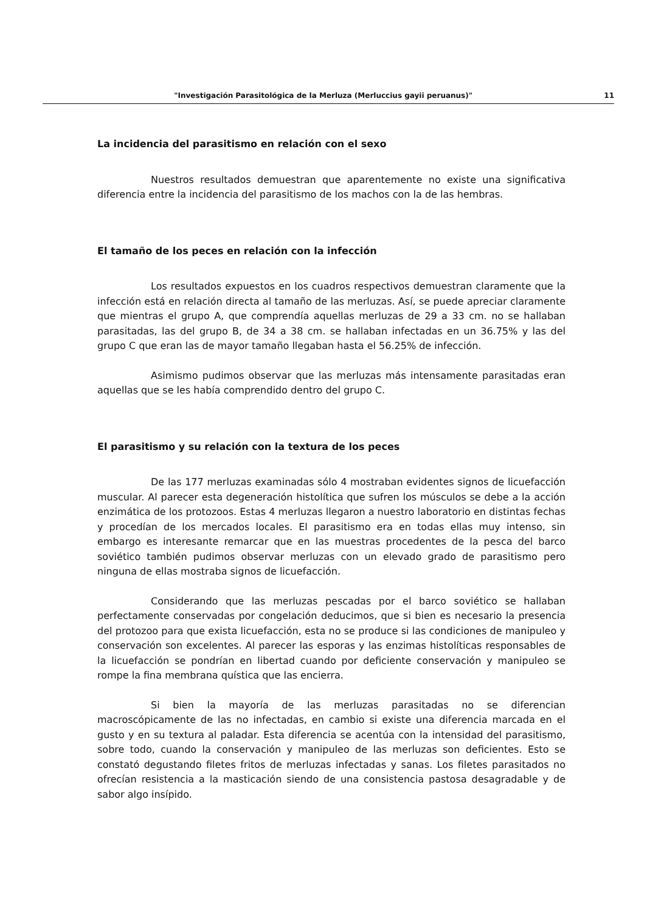"Investigación Parasitológica de la Merluza (Merluccius gayii peruanus)" 11
La incidencia del parasitismo en relación con el sexo
Nuestros resultados demuestran que aparentemente no existe una significativa diferencia entre la incidencia del parasitismo de los machos con la de las hembras.
El tamaño de los peces en relación con la infección
Los resultados expuestos en los cuadros respectivos demuestran claramente que la infección está en relación directa al tamaño de las merluzas. Así, se puede apreciar claramente que mientras el grupo A, que comprendía aquellas merluzas de 29 a 33 cm. no se hallaban parasitadas, las del grupo B, de 34 a 38 cm. se hallaban infectadas en un 36.75% y las del grupo C que eran las de mayor tamaño llegaban hasta el 56.25% de infección.
Asimismo pudimos observar que las merluzas más intensamente parasitadas eran aquellas que se les había comprendido dentro del grupo C.
El parasitismo y su relación con la textura de los peces
De las 177 merluzas examinadas sólo 4 mostraban evidentes signos de licuefacción muscular. Al parecer esta degeneración histolítica que sufren los músculos se debe a la acción enzimática de los protozoos. Estas 4 merluzas llegaron a nuestro laboratorio en distintas fechas y procedían de los mercados locales. El parasitismo era en todas ellas muy intenso, sin embargo es interesante remarcar que en las muestras procedentes de la pesca del barco soviético también pudimos observar merluzas con un elevado grado de parasitismo pero ninguna de ellas mostraba signos de licuefacción.
Considerando que las merluzas pescadas por el barco soviético se hallaban perfectamente conservadas por congelación deducimos, que si bien es necesario la presencia del protozoo para que exista licuefacción, esta no se produce si las condiciones de manipuleo y conservación son excelentes. Al parecer las esporas y las enzimas histolíticas responsables de la licuefacción se pondrían en libertad cuando por deficiente conservación y manipuleo se rompe la fina membrana quística que las encierra.
Si bien la mayoría de las merluzas parasitadas no se diferencian macroscópicamente de las no infectadas, en cambio si existe una diferencia marcada en el gusto y en su textura al paladar. Esta diferencia se acentúa con la intensidad del parasitismo, sobre todo, cuando la conservación y manipuleo de las merluzas son deficientes. Esto se constató degustando filetes fritos de merluzas infectadas y sanas. Los filetes parasitados no ofrecían resistencia a la masticación siendo de una consistencia pastosa desagradable y de sabor algo insípido.